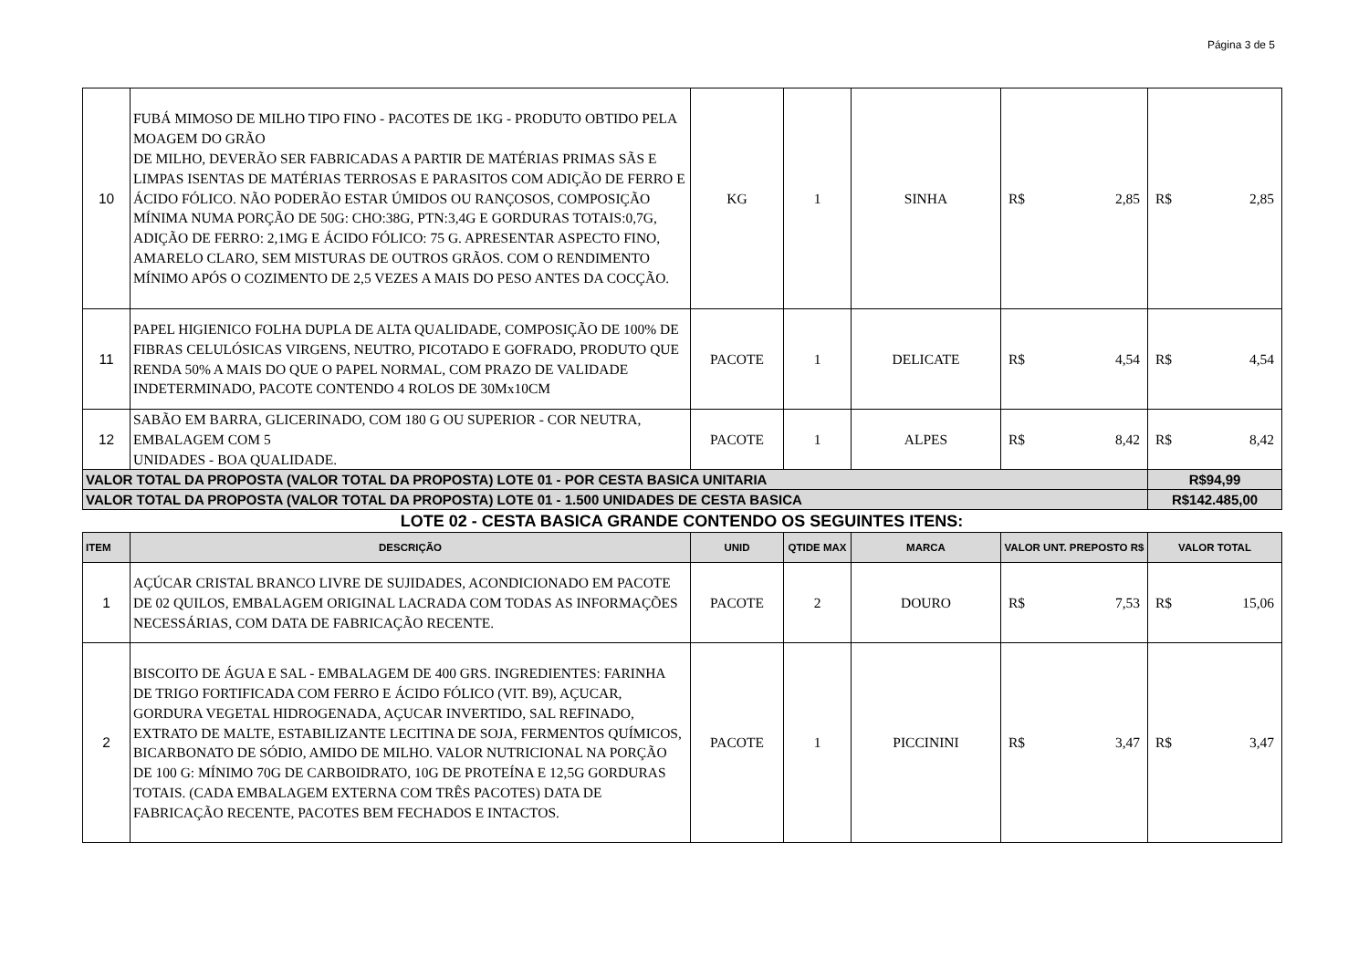Página 3 de 5
| 10 | FUBÁ MIMOSO DE MILHO TIPO FINO - PACOTES DE 1KG - PRODUTO OBTIDO PELA MOAGEM DO GRÃO DE MILHO, DEVERÃO SER FABRICADAS A PARTIR DE MATÉRIAS PRIMAS SÃS E LIMPAS ISENTAS DE MATÉRIAS TERROSAS E PARASITOS COM ADIÇÃO DE FERRO E ÁCIDO FÓLICO. NÃO PODERÃO ESTAR ÚMIDOS OU RANÇOSOS, COMPOSIÇÃO MÍNIMA NUMA PORÇÃO DE 50G: CHO:38G, PTN:3,4G E GORDURAS TOTAIS:0,7G, ADIÇÃO DE FERRO: 2,1MG E ÁCIDO FÓLICO: 75 G. APRESENTAR ASPECTO FINO, AMARELO CLARO, SEM MISTURAS DE OUTROS GRÃOS. COM O RENDIMENTO MÍNIMO APÓS O COZIMENTO DE 2,5 VEZES A MAIS DO PESO ANTES DA COCÇÃO. | KG | 1 | SINHA | R$ 2,85 | R$ 2,85 |
| 11 | PAPEL HIGIENICO FOLHA DUPLA DE ALTA QUALIDADE, COMPOSIÇÃO DE 100% DE FIBRAS CELULÓSICAS VIRGENS, NEUTRO, PICOTADO E GOFRADO, PRODUTO QUE RENDA 50% A MAIS DO QUE O PAPEL NORMAL, COM PRAZO DE VALIDADE INDETERMINADO, PACOTE CONTENDO 4 ROLOS DE 30Mx10CM | PACOTE | 1 | DELICATE | R$ 4,54 | R$ 4,54 |
| 12 | SABÃO EM BARRA, GLICERINADO, COM 180 G OU SUPERIOR - COR NEUTRA, EMBALAGEM COM 5 UNIDADES - BOA QUALIDADE. | PACOTE | 1 | ALPES | R$ 8,42 | R$ 8,42 |
| VALOR TOTAL DA PROPOSTA (VALOR TOTAL DA PROPOSTA) LOTE 01 - POR CESTA BASICA UNITARIA | | | | | | R$94,99 |
| VALOR TOTAL DA PROPOSTA (VALOR TOTAL DA PROPOSTA) LOTE 01 - 1.500 UNIDADES DE CESTA BASICA | | | | | | R$142.485,00 |
LOTE 02 - CESTA BASICA GRANDE CONTENDO OS SEGUINTES ITENS:
| ITEM | DESCRIÇÃO | UNID | QTIDE MAX | MARCA | VALOR UNT. PREPOSTO R$ | VALOR TOTAL |
| --- | --- | --- | --- | --- | --- | --- |
| 1 | AÇÚCAR CRISTAL BRANCO LIVRE DE SUJIDADES, ACONDICIONADO EM PACOTE DE 02 QUILOS, EMBALAGEM ORIGINAL LACRADA COM TODAS AS INFORMAÇÕES NECESSÁRIAS, COM DATA DE FABRICAÇÃO RECENTE. | PACOTE | 2 | DOURO | R$ 7,53 | R$ 15,06 |
| 2 | BISCOITO DE ÁGUA E SAL - EMBALAGEM DE 400 GRS. INGREDIENTES: FARINHA DE TRIGO FORTIFICADA COM FERRO E ÁCIDO FÓLICO (VIT. B9), AÇUCAR, GORDURA VEGETAL HIDROGENADA, AÇUCAR INVERTIDO, SAL REFINADO, EXTRATO DE MALTE, ESTABILIZANTE LECITINA DE SOJA, FERMENTOS QUÍMICOS, BICARBONATO DE SÓDIO, AMIDO DE MILHO. VALOR NUTRICIONAL NA PORÇÃO DE 100 G: MÍNIMO 70G DE CARBOIDRATO, 10G DE PROTEÍNA E 12,5G GORDURAS TOTAIS. (CADA EMBALAGEM EXTERNA COM TRÊS PACOTES) DATA DE FABRICAÇÃO RECENTE, PACOTES BEM FECHADOS E INTACTOS. | PACOTE | 1 | PICCININI | R$ 3,47 | R$ 3,47 |